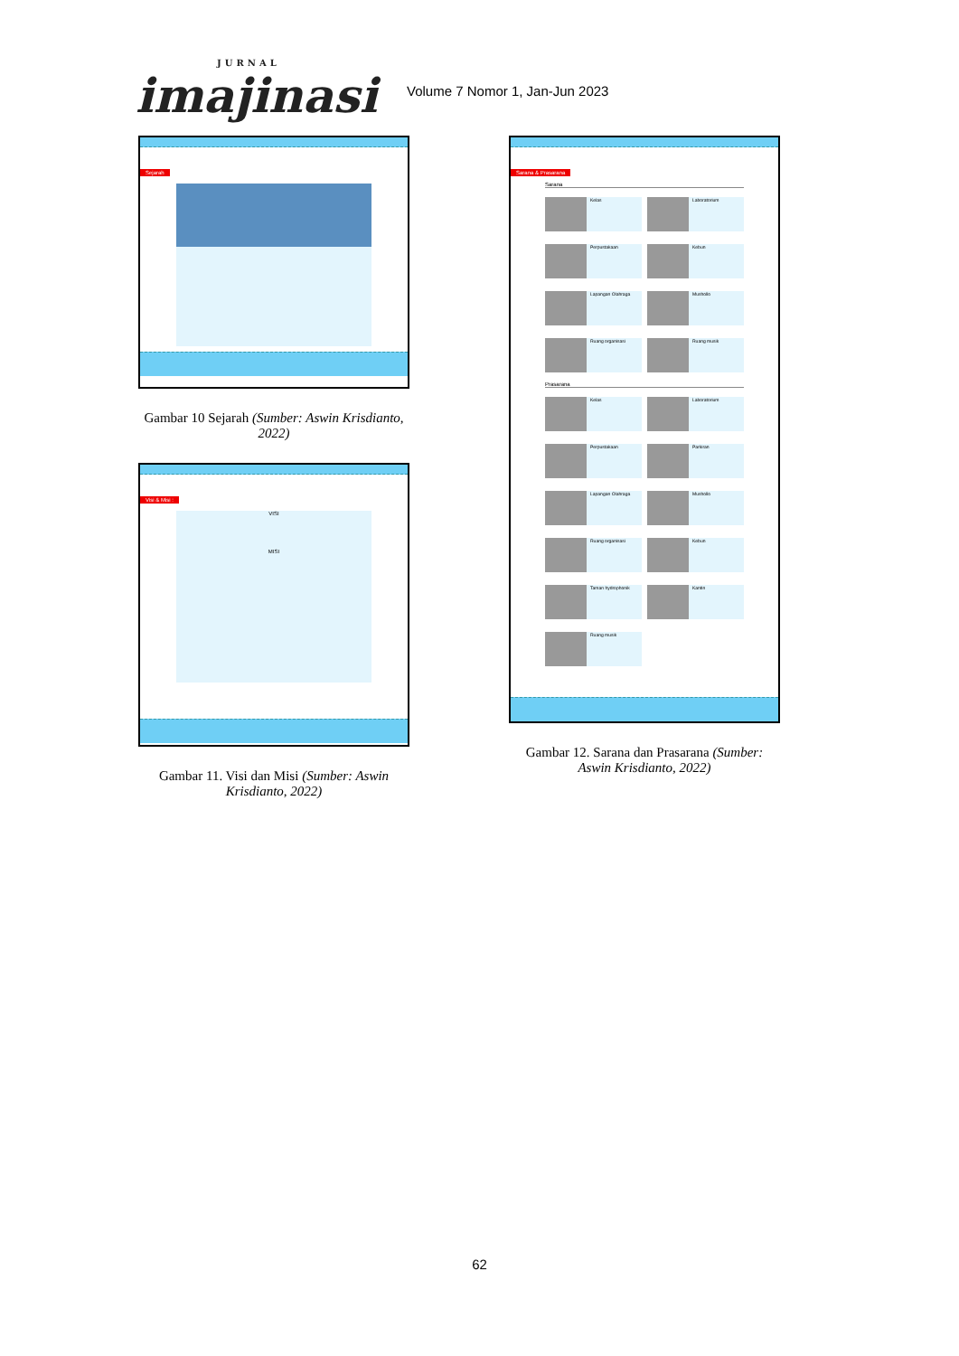JURNAL
imajinasi
Volume 7 Nomor 1, Jan-Jun 2023
Sejarah
Gambar 10 Sejarah (Sumber: Aswin Krisdianto, 2022)
Visi & Misi :
VISI
MISI
Gambar 11. Visi dan Misi (Sumber: Aswin Krisdianto, 2022)
Sarana & Prasarana
Sarana
Kelas
Laboratorium
Perpustakaan
Kebun
Lapangan Olahraga
Mushollo
Ruang organisasi
Ruang musik
Prasarana
Kelas
Laboratorium
Perpustakaan
Parkiran
Lapangan Olahraga
Mushollo
Ruang organisasi
Kebun
Taman hydrophonik
Kantin
Ruang musik
Gambar 12. Sarana dan Prasarana (Sumber: Aswin Krisdianto, 2022)
62